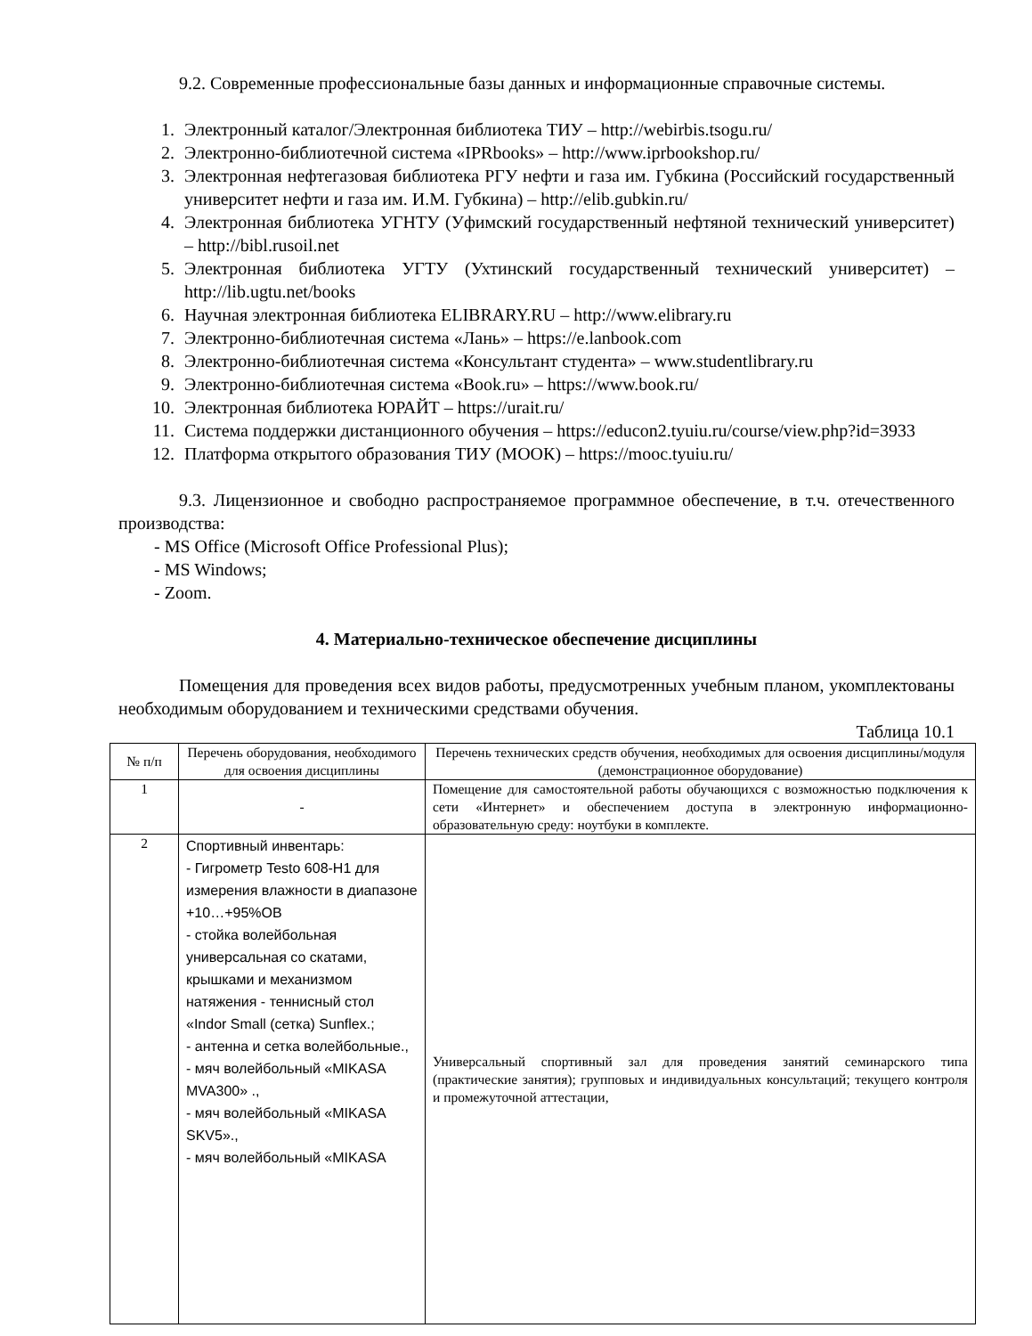9.2. Современные профессиональные базы данных и информационные справочные системы.
1. Электронный каталог/Электронная библиотека ТИУ – http://webirbis.tsogu.ru/
2. Электронно-библиотечной система «IPRbooks» – http://www.iprbookshop.ru/
3. Электронная нефтегазовая библиотека РГУ нефти и газа им. Губкина (Российский государственный университет нефти и газа им. И.М. Губкина) – http://elib.gubkin.ru/
4. Электронная библиотека УГНТУ (Уфимский государственный нефтяной технический университет) – http://bibl.rusoil.net
5. Электронная библиотека УГТУ (Ухтинский государственный технический университет) – http://lib.ugtu.net/books
6. Научная электронная библиотека ELIBRARY.RU – http://www.elibrary.ru
7. Электронно-библиотечная система «Лань» – https://e.lanbook.com
8. Электронно-библиотечная система «Консультант студента» – www.studentlibrary.ru
9. Электронно-библиотечная система «Book.ru» – https://www.book.ru/
10. Электронная библиотека ЮРАЙТ – https://urait.ru/
11. Система поддержки дистанционного обучения – https://educon2.tyuiu.ru/course/view.php?id=3933
12. Платформа открытого образования ТИУ (МООК) – https://mooc.tyuiu.ru/
9.3. Лицензионное и свободно распространяемое программное обеспечение, в т.ч. отечественного производства:
- MS Office (Microsoft Office Professional Plus);
- MS Windows;
- Zoom.
4. Материально-техническое обеспечение дисциплины
Помещения для проведения всех видов работы, предусмотренных учебным планом, укомплектованы необходимым оборудованием и техническими средствами обучения.
Таблица 10.1
| № п/п | Перечень оборудования, необходимого для освоения дисциплины | Перечень технических средств обучения, необходимых для освоения дисциплины/модуля (демонстрационное оборудование) |
| --- | --- | --- |
| 1 | - | Помещение для самостоятельной работы обучающихся с возможностью подключения к сети «Интернет» и обеспечением доступа в электронную информационно-образовательную среду: ноутбуки в комплекте. |
| 2 | Спортивный инвентарь: - Гигрометр Testo 608-H1 для измерения влажности в диапазоне +10…+95%ОВ - стойка волейбольная универсальная со скатами, крышками и механизмом натяжения - теннисный стол «Indor Small (сетка) Sunflex.; - антенна и сетка волейбольные., - мяч волейбольный «MIKASA MVA300» ., - мяч волейбольный «MIKASA SKV5»., - мяч волейбольный «MIKASA | Универсальный спортивный зал для проведения занятий семинарского типа (практические занятия); групповых и индивидуальных консультаций; текущего контроля и промежуточной аттестации, |